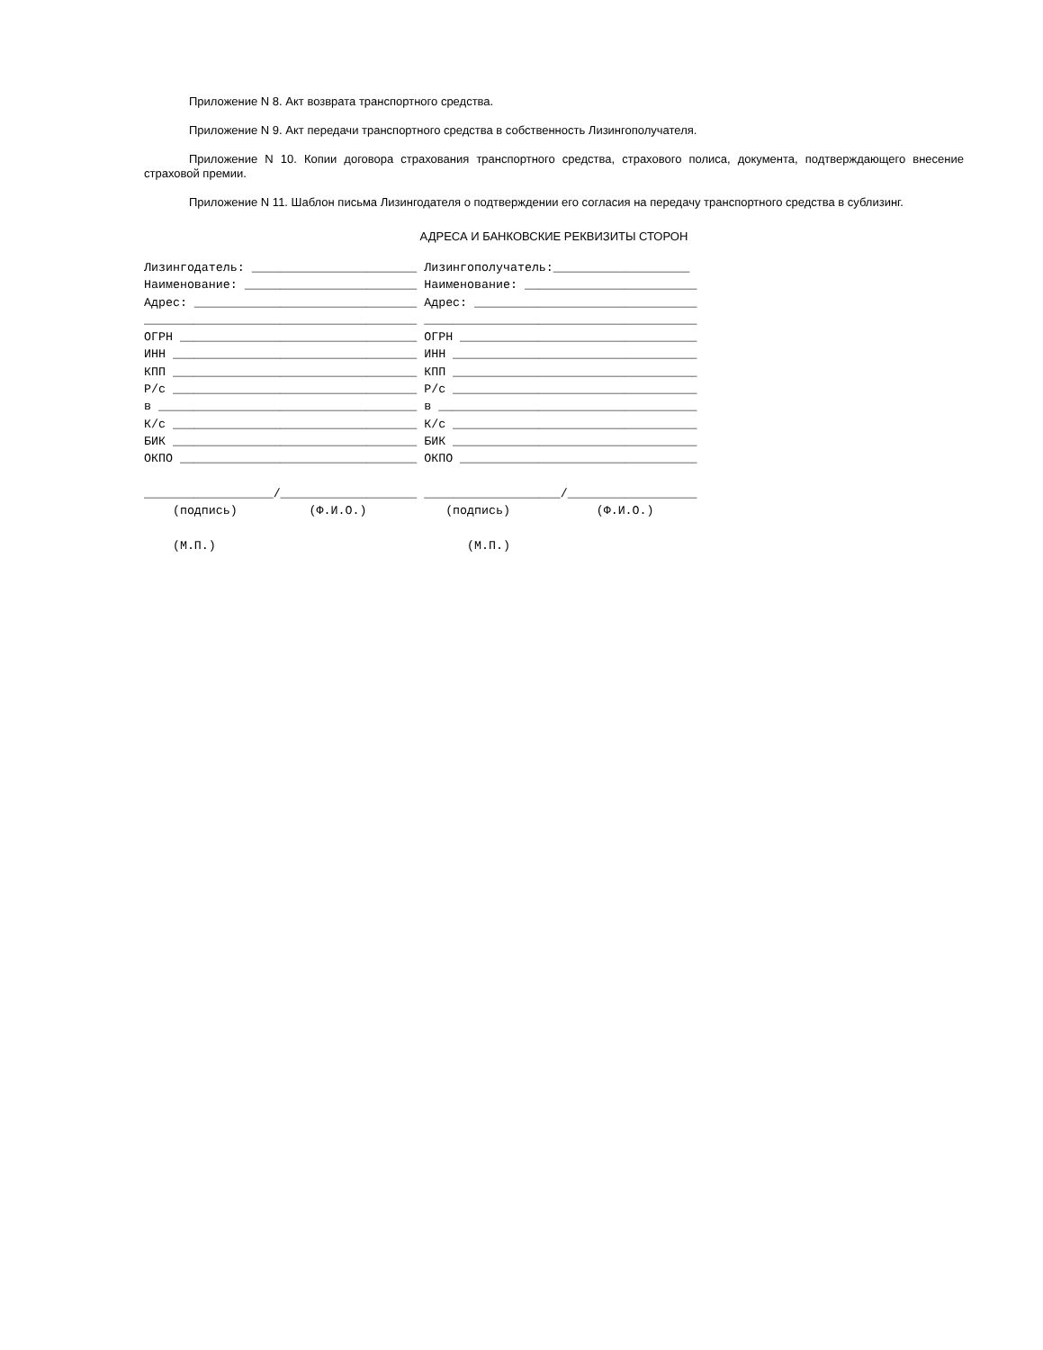Приложение N 8. Акт возврата транспортного средства.
Приложение N 9. Акт передачи транспортного средства в собственность Лизингополучателя.
Приложение N 10. Копии договора страхования транспортного средства, страхового полиса, документа, подтверждающего внесение страховой премии.
Приложение N 11. Шаблон письма Лизингодателя о подтверждении его согласия на передачу транспортного средства в сублизинг.
АДРЕСА И БАНКОВСКИЕ РЕКВИЗИТЫ СТОРОН
Лизингодатель: _______________________ Лизингополучатель:___________________
Наименование: ________________________ Наименование: ________________________
Адрес: _______________________________ Адрес: _______________________________
______________________________________ ______________________________________
ОГРН _________________________________ ОГРН _________________________________
ИНН __________________________________ ИНН __________________________________
КПП __________________________________ КПП __________________________________
Р/с __________________________________ Р/с __________________________________
в ____________________________________ в ____________________________________
К/с __________________________________ К/с __________________________________
БИК __________________________________ БИК __________________________________
ОКПО _________________________________ ОКПО _________________________________

__________________/___________________ ___________________/__________________
    (подпись)          (Ф.И.О.)           (подпись)            (Ф.И.О.)

    (М.П.)                                   (М.П.)